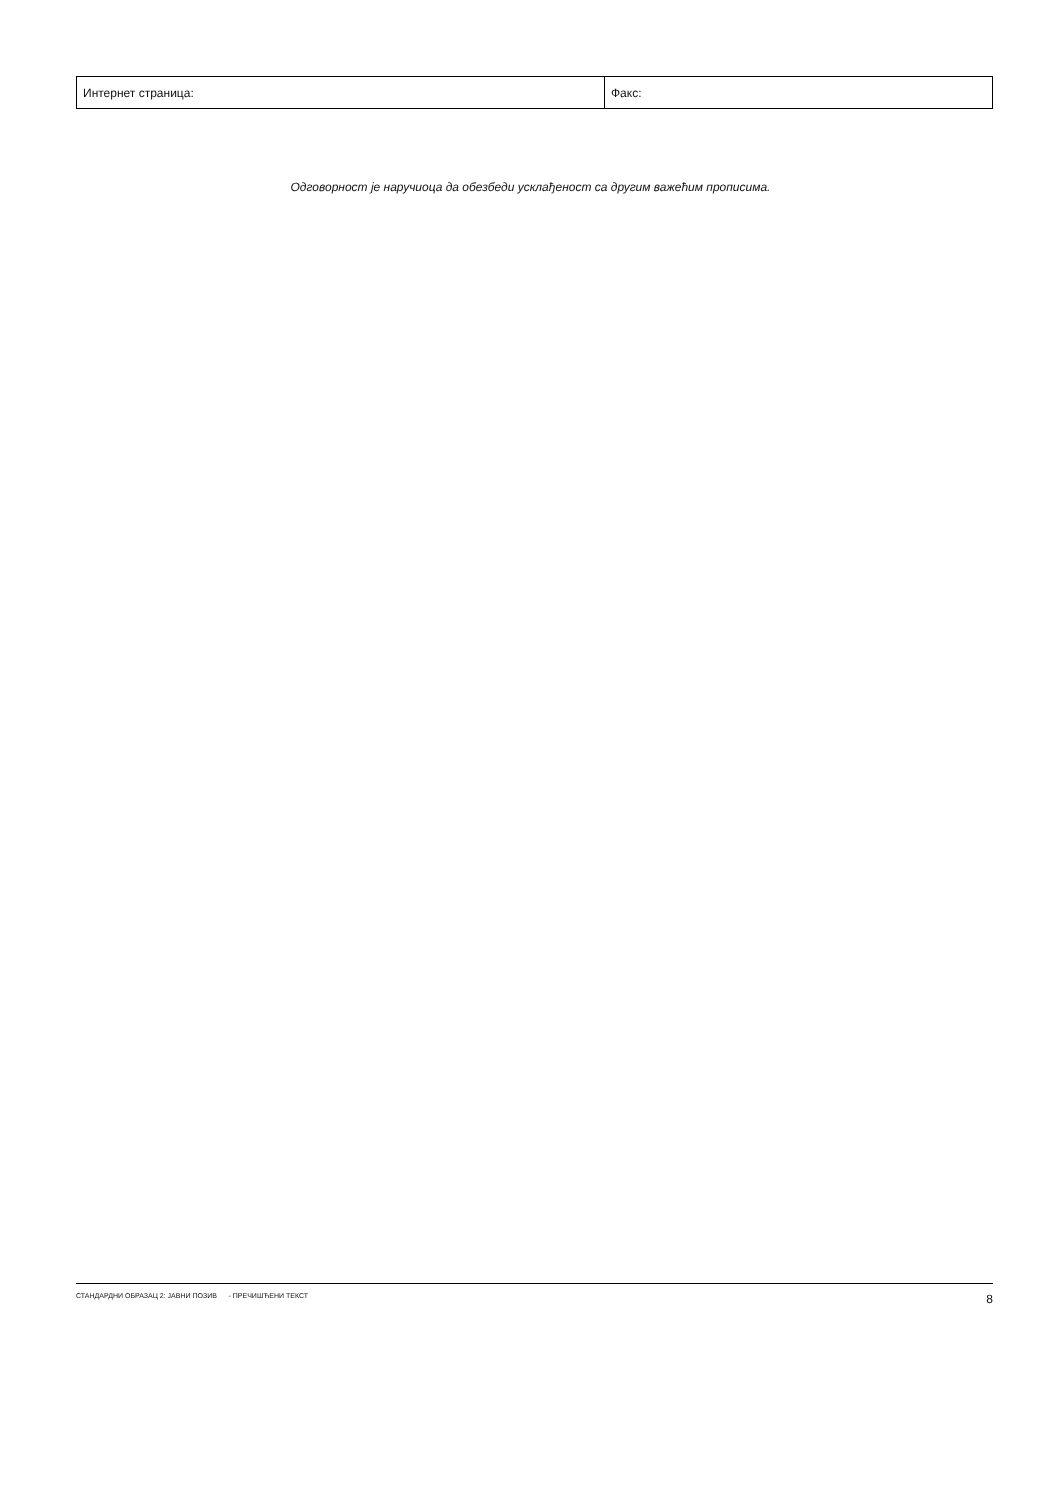| Интернет страница: | Факс: |
Одговорност је наручиоца да обезбеди усклађеност са другим важећим прописима.
СТАНДАРДНИ ОБРАЗАЦ 2: ЈАВНИ ПОЗИВ - ПРЕЧИШЋЕНИ ТЕКСТ 8